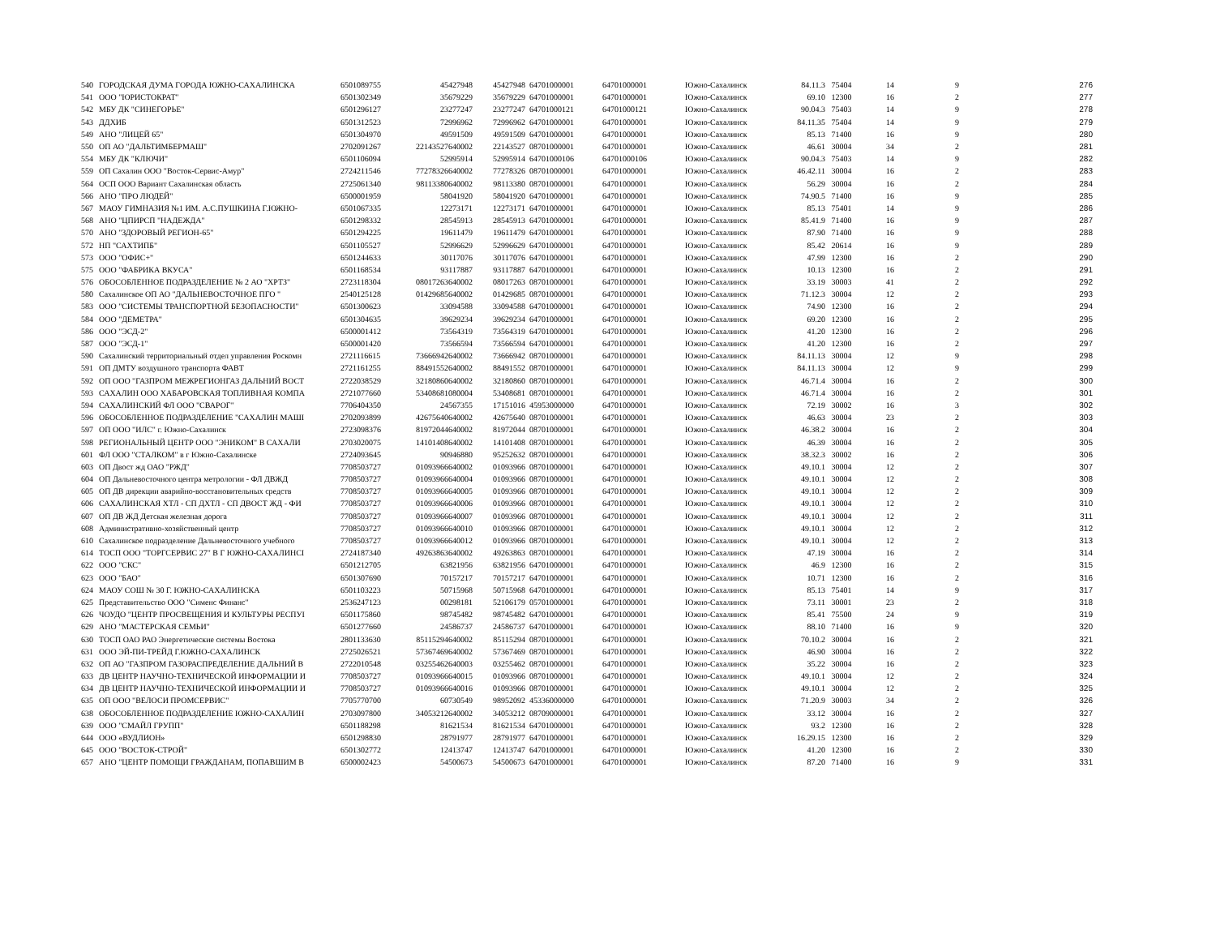| 540 | ГОРОДСКАЯ ДУМА ГОРОДА ЮЖНО-САХАЛИНСКА | 6501089755 | 45427948 | 45427948 | 64701000001 | 64701000001 | Южно-Сахалинск | 84.11.3 | 75404 | 14 | 9 | 276 |
| 541 | ООО "ЮРИСТОКРАТ" | 6501302349 | 35679229 | 35679229 | 64701000001 | 64701000001 | Южно-Сахалинск | 69.10 | 12300 | 16 | 2 | 277 |
| 542 | МБУ ДК "СИНЕГОРЬЕ" | 6501296127 | 23277247 | 23277247 | 64701000121 | 64701000121 | Южно-Сахалинск | 90.04.3 | 75403 | 14 | 9 | 278 |
| 543 | ДДХИБ | 6501312523 | 72996962 | 72996962 | 64701000001 | 64701000001 | Южно-Сахалинск | 84.11.35 | 75404 | 14 | 9 | 279 |
| 549 | АНО "ЛИЦЕЙ 65" | 6501304970 | 49591509 | 49591509 | 64701000001 | 64701000001 | Южно-Сахалинск | 85.13 | 71400 | 16 | 9 | 280 |
| 550 | ОП АО "ДАЛЬТИМБЕРМАШ" | 2702091267 | 22143527640002 | 22143527 | 08701000001 | 64701000001 | Южно-Сахалинск | 46.61 | 30004 | 34 | 2 | 281 |
| 554 | МБУ ДК "КЛЮЧИ" | 6501106094 | 52995914 | 52995914 | 64701000106 | 64701000106 | Южно-Сахалинск | 90.04.3 | 75403 | 14 | 9 | 282 |
| 559 | ОП Сахалин ООО "Восток-Сервис-Амур" | 2724211546 | 77278326640002 | 77278326 | 08701000001 | 64701000001 | Южно-Сахалинск | 46.42.11 | 30004 | 16 | 2 | 283 |
| 564 | ОСП ООО Вариант Сахалинская область | 2725061340 | 98113380640002 | 98113380 | 08701000001 | 64701000001 | Южно-Сахалинск | 56.29 | 30004 | 16 | 2 | 284 |
| 566 | АНО "ПРО ЛЮДЕЙ" | 6500001959 | 58041920 | 58041920 | 64701000001 | 64701000001 | Южно-Сахалинск | 74.90.5 | 71400 | 16 | 9 | 285 |
| 567 | МАОУ ГИМНАЗИЯ №1 ИМ. А.С.ПУШКИНА Г.ЮЖНО- | 6501067335 | 12273171 | 12273171 | 64701000001 | 64701000001 | Южно-Сахалинск | 85.13 | 75401 | 14 | 9 | 286 |
| 568 | АНО "ЦПИРСП "НАДЕЖДА" | 6501298332 | 28545913 | 28545913 | 64701000001 | 64701000001 | Южно-Сахалинск | 85.41.9 | 71400 | 16 | 9 | 287 |
| 570 | АНО "ЗДОРОВЫЙ РЕГИОН-65" | 6501294225 | 19611479 | 19611479 | 64701000001 | 64701000001 | Южно-Сахалинск | 87.90 | 71400 | 16 | 9 | 288 |
| 572 | НП "САХТИПБ" | 6501105527 | 52996629 | 52996629 | 64701000001 | 64701000001 | Южно-Сахалинск | 85.42 | 20614 | 16 | 9 | 289 |
| 573 | ООО "ОФИС+" | 6501244633 | 30117076 | 30117076 | 64701000001 | 64701000001 | Южно-Сахалинск | 47.99 | 12300 | 16 | 2 | 290 |
| 575 | ООО "ФАБРИКА ВКУСА" | 6501168534 | 93117887 | 93117887 | 64701000001 | 64701000001 | Южно-Сахалинск | 10.13 | 12300 | 16 | 2 | 291 |
| 576 | ОБОСОБЛЕННОЕ ПОДРАЗДЕЛЕНИЕ № 2 АО "ХРТЗ" | 2723118304 | 08017263640002 | 08017263 | 08701000001 | 64701000001 | Южно-Сахалинск | 33.19 | 30003 | 41 | 2 | 292 |
| 580 | Сахалинское ОП АО "ДАЛЬНЕВОСТОЧНОЕ ПГО " | 2540125128 | 01429685640002 | 01429685 | 08701000001 | 64701000001 | Южно-Сахалинск | 71.12.3 | 30004 | 12 | 2 | 293 |
| 583 | ООО "СИСТЕМЫ ТРАНСПОРТНОЙ БЕЗОПАСНОСТИ" | 6501300623 | 33094588 | 33094588 | 64701000001 | 64701000001 | Южно-Сахалинск | 74.90 | 12300 | 16 | 2 | 294 |
| 584 | ООО "ДЕМЕТРА" | 6501304635 | 39629234 | 39629234 | 64701000001 | 64701000001 | Южно-Сахалинск | 69.20 | 12300 | 16 | 2 | 295 |
| 586 | ООО "ЭСД-2" | 6500001412 | 73564319 | 73564319 | 64701000001 | 64701000001 | Южно-Сахалинск | 41.20 | 12300 | 16 | 2 | 296 |
| 587 | ООО "ЭСД-1" | 6500001420 | 73566594 | 73566594 | 64701000001 | 64701000001 | Южно-Сахалинск | 41.20 | 12300 | 16 | 2 | 297 |
| 590 | Сахалинский территориальный отдел управления Роскомн | 2721116615 | 73666942640002 | 73666942 | 08701000001 | 64701000001 | Южно-Сахалинск | 84.11.13 | 30004 | 12 | 9 | 298 |
| 591 | ОП ДМТУ воздушного транспорта ФАВТ | 2721161255 | 88491552640002 | 88491552 | 08701000001 | 64701000001 | Южно-Сахалинск | 84.11.13 | 30004 | 12 | 9 | 299 |
| 592 | ОП ООО "ГАЗПРОМ МЕЖРЕГИОНГАЗ ДАЛЬНИЙ ВОСТ | 2722038529 | 32180860640002 | 32180860 | 08701000001 | 64701000001 | Южно-Сахалинск | 46.71.4 | 30004 | 16 | 2 | 300 |
| 593 | САХАЛИН ООО ХАБАРОВСКАЯ ТОПЛИВНАЯ КОМПА | 2721077660 | 53408681080004 | 53408681 | 08701000001 | 64701000001 | Южно-Сахалинск | 46.71.4 | 30004 | 16 | 2 | 301 |
| 594 | САХАЛИНСКИЙ ФЛ ООО "СВАРОГ" | 7706404350 | 24567355 | 17151016 | 45953000000 | 64701000001 | Южно-Сахалинск | 72.19 | 30002 | 16 | 3 | 302 |
| 596 | ОБОСОБЛЕННОЕ ПОДРАЗДЕЛЕНИЕ "САХАЛИН МАШІ | 2702093899 | 42675640640002 | 42675640 | 08701000001 | 64701000001 | Южно-Сахалинск | 46.63 | 30004 | 23 | 2 | 303 |
| 597 | ОП ООО "ИЛС" г. Южно-Сахалинск | 2723098376 | 81972044640002 | 81972044 | 08701000001 | 64701000001 | Южно-Сахалинск | 46.38.2 | 30004 | 16 | 2 | 304 |
| 598 | РЕГИОНАЛЬНЫЙ ЦЕНТР ООО "ЭНИКОМ" В САХАЛИ | 2703020075 | 14101408640002 | 14101408 | 08701000001 | 64701000001 | Южно-Сахалинск | 46.39 | 30004 | 16 | 2 | 305 |
| 601 | ФЛ ООО "СТАЛКОМ" в г Южно-Сахалинске | 2724093645 | 90946880 | 95252632 | 08701000001 | 64701000001 | Южно-Сахалинск | 38.32.3 | 30002 | 16 | 2 | 306 |
| 603 | ОП Двост жд ОАО "РЖД" | 7708503727 | 01093966640002 | 01093966 | 08701000001 | 64701000001 | Южно-Сахалинск | 49.10.1 | 30004 | 12 | 2 | 307 |
| 604 | ОП Дальневосточного центра метрологии - ФЛ ДВЖД | 7708503727 | 01093966640004 | 01093966 | 08701000001 | 64701000001 | Южно-Сахалинск | 49.10.1 | 30004 | 12 | 2 | 308 |
| 605 | ОП ДВ дирекции аварийно-восстановительных средств | 7708503727 | 01093966640005 | 01093966 | 08701000001 | 64701000001 | Южно-Сахалинск | 49.10.1 | 30004 | 12 | 2 | 309 |
| 606 | САХАЛИНСКАЯ ХТЛ - СП ДХТЛ - СП ДВОСТ ЖД - ФИ | 7708503727 | 01093966640006 | 01093966 | 08701000001 | 64701000001 | Южно-Сахалинск | 49.10.1 | 30004 | 12 | 2 | 310 |
| 607 | ОП ДВ ЖД Детская железная дорога | 7708503727 | 01093966640007 | 01093966 | 08701000001 | 64701000001 | Южно-Сахалинск | 49.10.1 | 30004 | 12 | 2 | 311 |
| 608 | Административно-хозяйственный центр | 7708503727 | 01093966640010 | 01093966 | 08701000001 | 64701000001 | Южно-Сахалинск | 49.10.1 | 30004 | 12 | 2 | 312 |
| 610 | Сахалинское подразделение Дальневосточного учебного | 7708503727 | 01093966640012 | 01093966 | 08701000001 | 64701000001 | Южно-Сахалинск | 49.10.1 | 30004 | 12 | 2 | 313 |
| 614 | ТОСП ООО "ТОРГСЕРВИС 27" В Г ЮЖНО-САХАЛИНСІ | 2724187340 | 49263863640002 | 49263863 | 08701000001 | 64701000001 | Южно-Сахалинск | 47.19 | 30004 | 16 | 2 | 314 |
| 622 | ООО "СКС" | 6501212705 | 63821956 | 63821956 | 64701000001 | 64701000001 | Южно-Сахалинск | 46.9 | 12300 | 16 | 2 | 315 |
| 623 | ООО "БАО" | 6501307690 | 70157217 | 70157217 | 64701000001 | 64701000001 | Южно-Сахалинск | 10.71 | 12300 | 16 | 2 | 316 |
| 624 | МАОУ СОШ № 30 Г. ЮЖНО-САХАЛИНСКА | 6501103223 | 50715968 | 50715968 | 64701000001 | 64701000001 | Южно-Сахалинск | 85.13 | 75401 | 14 | 9 | 317 |
| 625 | Представительство ООО "Сименс Финанс" | 2536247123 | 00298181 | 52106179 | 05701000001 | 64701000001 | Южно-Сахалинск | 73.11 | 30001 | 23 | 2 | 318 |
| 626 | ЧОУДО "ЦЕНТР ПРОСВЕЩЕНИЯ И КУЛЬТУРЫ РЕСПУІ | 6501175860 | 98745482 | 98745482 | 64701000001 | 64701000001 | Южно-Сахалинск | 85.41 | 75500 | 24 | 9 | 319 |
| 629 | АНО "МАСТЕРСКАЯ СЕМЬИ" | 6501277660 | 24586737 | 24586737 | 64701000001 | 64701000001 | Южно-Сахалинск | 88.10 | 71400 | 16 | 9 | 320 |
| 630 | ТОСП ОАО РАО Энергетические системы Востока | 2801133630 | 85115294640002 | 85115294 | 08701000001 | 64701000001 | Южно-Сахалинск | 70.10.2 | 30004 | 16 | 2 | 321 |
| 631 | ООО ЭЙ-ПИ-ТРЕЙД Г.ЮЖНО-САХАЛИНСК | 2725026521 | 57367469640002 | 57367469 | 08701000001 | 64701000001 | Южно-Сахалинск | 46.90 | 30004 | 16 | 2 | 322 |
| 632 | ОП АО "ГАЗПРОМ ГАЗОРАСПРЕДЕЛЕНИЕ ДАЛЬНИЙ В | 2722010548 | 03255462640003 | 03255462 | 08701000001 | 64701000001 | Южно-Сахалинск | 35.22 | 30004 | 16 | 2 | 323 |
| 633 | ДВ ЦЕНТР НАУЧНО-ТЕХНИЧЕСКОЙ ИНФОРМАЦИИ И | 7708503727 | 01093966640015 | 01093966 | 08701000001 | 64701000001 | Южно-Сахалинск | 49.10.1 | 30004 | 12 | 2 | 324 |
| 634 | ДВ ЦЕНТР НАУЧНО-ТЕХНИЧЕСКОЙ ИНФОРМАЦИИ И | 7708503727 | 01093966640016 | 01093966 | 08701000001 | 64701000001 | Южно-Сахалинск | 49.10.1 | 30004 | 12 | 2 | 325 |
| 635 | ОП ООО "ВЕЛОСИ ПРОМСЕРВИС" | 7705770700 | 60730549 | 98952092 | 45336000000 | 64701000001 | Южно-Сахалинск | 71.20.9 | 30003 | 34 | 2 | 326 |
| 638 | ОБОСОБЛЕННОЕ ПОДРАЗДЕЛЕНИЕ ЮЖНО-САХАЛИН | 2703097800 | 34053212640002 | 34053212 | 08709000001 | 64701000001 | Южно-Сахалинск | 33.12 | 30004 | 16 | 2 | 327 |
| 639 | ООО "СМАЙЛ ГРУПП" | 6501188298 | 81621534 | 81621534 | 64701000001 | 64701000001 | Южно-Сахалинск | 93.2 | 12300 | 16 | 2 | 328 |
| 644 | ООО «ВУДЛИОН» | 6501298830 | 28791977 | 28791977 | 64701000001 | 64701000001 | Южно-Сахалинск | 16.29.15 | 12300 | 16 | 2 | 329 |
| 645 | ООО "ВОСТОК-СТРОЙ" | 6501302772 | 12413747 | 12413747 | 64701000001 | 64701000001 | Южно-Сахалинск | 41.20 | 12300 | 16 | 2 | 330 |
| 657 | АНО "ЦЕНТР ПОМОЩИ ГРАЖДАНАМ, ПОПАВШИМ В | 6500002423 | 54500673 | 54500673 | 64701000001 | 64701000001 | Южно-Сахалинск | 87.20 | 71400 | 16 | 9 | 331 |